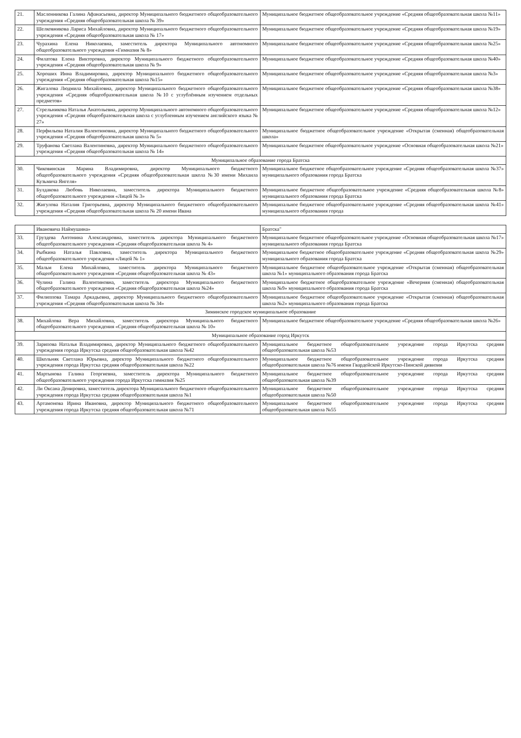| 21. | Масленникова Галина Афанасьевна, директор Муниципального бюджетного общеобразовательного учреждения «Средняя общеобразовательная школа № 39» | Муниципальное бюджетное общеобразовательное учреждение «Средняя общеобразовательная школа №11» |
| 22. | Шелковникова Лариса Михайловна, директор Муниципального бюджетного общеобразовательного учреждения «Средняя общеобразовательная школа № 17» | Муниципальное бюджетное общеобразовательное учреждение «Средняя общеобразовательная школа №19» |
| 23. | Чурахина Елена Николаевна, заместитель директора Муниципального автономного общеобразовательного учреждения «Гимназия № 8» | Муниципальное бюджетное общеобразовательное учреждение «Средняя общеобразовательная школа №25» |
| 24. | Филатова Елена Викторовна, директор Муниципального бюджетного общеобразовательного учреждения «Средняя общеобразовательная школа № 9» | Муниципальное бюджетное общеобразовательное учреждение «Средняя общеобразовательная школа №40» |
| 25. | Хороших Инна Владимировна, директор Муниципального бюджетного общеобразовательного учреждения «Средняя общеобразовательная школа №15» | Муниципальное бюджетное общеобразовательное учреждение «Средняя общеобразовательная школа №3» |
| 26. | Жигалова Людмила Михайловна, директор Муниципального бюджетного общеобразовательного учреждения «Средняя общеобразовательная школа №10 с углублённым изучением отдельных предметов» | Муниципальное бюджетное общеобразовательное учреждение «Средняя общеобразовательная школа №38» |
| 27. | Стрельникова Наталья Анатольевна, директор Муниципального автономного общеобразовательного учреждения «Средняя общеобразовательная школа с углубленным изучением английского языка № 27» | Муниципальное бюджетное общеобразовательное учреждение «Средняя общеобразовательная школа №12» |
| 28. | Перфильева Наталия Валентиновна, директор Муниципального бюджетного общеобразовательного учреждения «Средняя общеобразовательная школа № 5» | Муниципальное бюджетное общеобразовательное учреждение «Открытая (сменная) общеобразовательная школа» |
| 29. | Труфанова Светлана Валентиновна, директор Муниципального бюджетного общеобразовательного учреждения «Средняя общеобразовательная школа № 14» | Муниципальное бюджетное общеобразовательное учреждение «Основная общеобразовательная школа №21» |
| Муниципальное образование города Братска | | |
| 30. | Чиковинская Марина Владимировна, директор Муниципального бюджетного общеобразовательного учреждения «Средняя общеобразовательная школа №30 имени Михаила Кузьмича Янгеля» | Муниципальное бюджетное общеобразовательное учреждение «Средняя общеобразовательная школа №37» муниципального образования города Братска |
| 31. | Булдакова Любовь Николаевна, заместитель директора Муниципального бюджетного общеобразовательного учреждения «Лицей № 3» | Муниципальное бюджетное общеобразовательное учреждение «Средняя общеобразовательная школа №8» муниципального образования города Братска |
| 32. | Жигулова Наталия Григорьевна, директор Муниципального бюджетного общеобразовательного учреждения «Средняя общеобразовательная школа № 20 имени Ивана | Муниципальное бюджетное общеобразовательное учреждение «Средняя общеобразовательная школа №41» муниципального образования города |
| | Ивановича Наймушина» | Братска" |
| 33. | Груздева Антонина Александровна, заместитель директора Муниципального бюджетного общеобразовательного учреждения «Средняя общеобразовательная школа № 4» | Муниципальное бюджетное общеобразовательное учреждение «Основная общеобразовательная школа №17» муниципального образования города Братска |
| 34. | Рыбкина Наталья Павловна, заместитель директора Муниципального бюджетного общеобразовательного учреждения «Лицей № 1» | Муниципальное бюджетное общеобразовательное учреждение «Средняя общеобразовательная школа №29» муниципального образования города Братска |
| 35. | Мальм Елена Михайловна, заместитель директора Муниципального бюджетного общеобразовательного учреждения «Средняя общеобразовательная школа № 43» | Муниципальное бюджетное общеобразовательное учреждение «Открытая (сменная) общеобразовательная школа №1» муниципального образования города Братска |
| 36. | Чулина Галина Валентиновна, заместитель директора Муниципального бюджетного общеобразовательного учреждения «Средняя общеобразовательная школа №24» | Муниципальное бюджетное общеобразовательное учреждение «Вечерняя (сменная) общеобразовательная школа №9» муниципального образования города Братска |
| 37. | Филиппова Тамара Аркадьевна, директор Муниципального бюджетного общеобразовательного учреждения «Средняя общеобразовательная школа № 34» | Муниципальное бюджетное общеобразовательное учреждение «Открытая (сменная) общеобразовательная школа №2» муниципального образования города Братска |
| Зиминское городское муниципальное образование | | |
| 38. | Михайлова Вера Михайловна, заместитель директора Муниципального бюджетного общеобразовательного учреждения «Средняя общеобразовательная школа № 10» | Муниципальное бюджетное общеобразовательное учреждение «Средняя общеобразовательная школа №26» |
| Муниципальное образование город Иркутск | | |
| 39. | Зарипова Наталья Владимировна, директор Муниципального бюджетного общеобразовательного учреждения города Иркутска средняя общеобразовательная школа №42 | Муниципальное бюджетное общеобразовательное учреждение города Иркутска средняя общеобразовательная школа №53 |
| 40. | Школьняк Светлана Юрьевна, директор Муниципального бюджетного общеобразовательного учреждения города Иркутска средняя общеобразовательная школа №22 | Муниципальное бюджетное общеобразовательное учреждение города Иркутска средняя общеобразовательная школа №76 имени Гвардейской Иркутско-Пинской дивизии |
| 41. | Мартынова Галина Георгиевна, заместитель директора Муниципального бюджетного общеобразовательного учреждения города Иркутска гимназия №25 | Муниципальное бюджетное общеобразовательное учреждение города Иркутска средняя общеобразовательная школа №39 |
| 42. | Ли Оксана Денировна, заместитель директора Муниципального бюджетного общеобразовательного учреждения города Иркутска средняя общеобразовательная школа №1 | Муниципальное бюджетное общеобразовательное учреждение города Иркутска средняя общеобразовательная школа №50 |
| 43. | Артамонова Ирина Ивановна, директор Муниципального бюджетного общеобразовательного учреждения города Иркутска средняя общеобразовательная школа №71 | Муниципальное бюджетное общеобразовательное учреждение города Иркутска средняя общеобразовательная школа №55 |